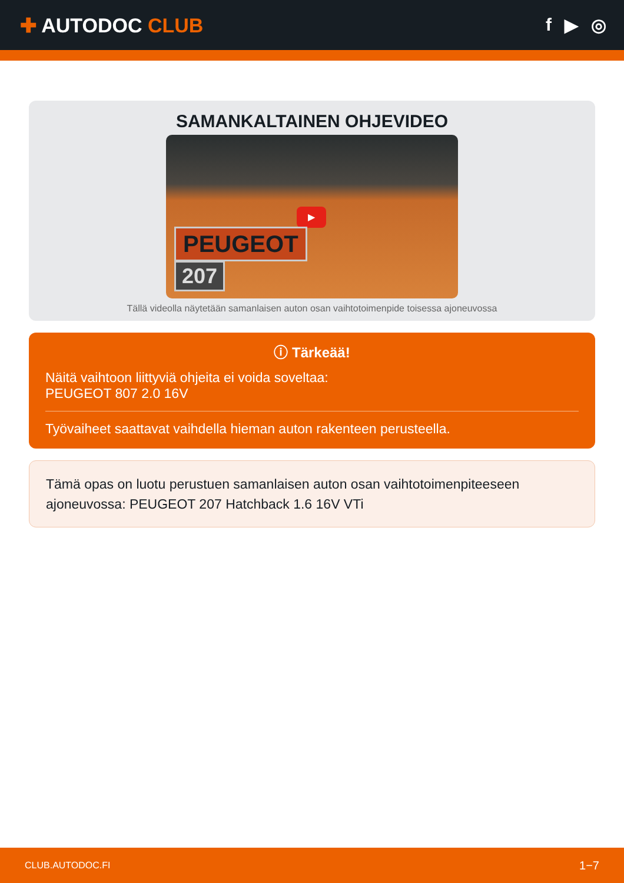✚ AUTODOC CLUB f ▶ ◎
SAMANKALTAINEN OHJEVIDEO
▶
PEUGEOT
207
Tällä videolla näytetään samanlaisen auton osan vaihtotoimenpide toisessa ajoneuvossa
ⓘ Tärkeää!
Näitä vaihtoon liittyviä ohjeita ei voida soveltaa:
PEUGEOT 807 2.0 16V
Työvaiheet saattavat vaihdella hieman auton rakenteen perusteella.
Tämä opas on luotu perustuen samanlaisen auton osan vaihtotoimenpiteeseen ajoneuvossa: PEUGEOT 207 Hatchback 1.6 16V VTi
CLUB.AUTODOC.FI 1−7